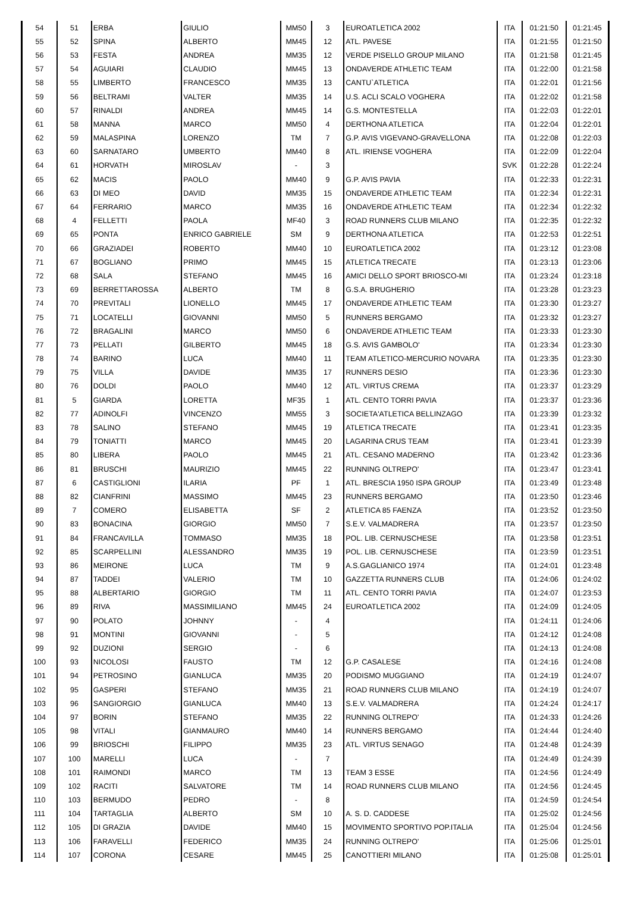| 54 | 51 | ERBA | GIULIO | MM50 | 3 | EUROATLETICA 2002 | ITA | 01:21:50 | 01:21:45 |
| 55 | 52 | SPINA | ALBERTO | MM45 | 12 | ATL. PAVESE | ITA | 01:21:55 | 01:21:50 |
| 56 | 53 | FESTA | ANDREA | MM35 | 12 | VERDE PISELLO GROUP MILANO | ITA | 01:21:58 | 01:21:45 |
| 57 | 54 | AGUIARI | CLAUDIO | MM45 | 13 | ONDAVERDE ATHLETIC TEAM | ITA | 01:22:00 | 01:21:58 |
| 58 | 55 | LIMBERTO | FRANCESCO | MM35 | 13 | CANTU`ATLETICA | ITA | 01:22:01 | 01:21:56 |
| 59 | 56 | BELTRAMI | VALTER | MM35 | 14 | U.S. ACLI SCALO VOGHERA | ITA | 01:22:02 | 01:21:58 |
| 60 | 57 | RINALDI | ANDREA | MM45 | 14 | G.S. MONTESTELLA | ITA | 01:22:03 | 01:22:01 |
| 61 | 58 | MANNA | MARCO | MM50 | 4 | DERTHONA ATLETICA | ITA | 01:22:04 | 01:22:01 |
| 62 | 59 | MALASPINA | LORENZO | TM | 7 | G.P. AVIS VIGEVANO-GRAVELLONA | ITA | 01:22:08 | 01:22:03 |
| 63 | 60 | SARNATARO | UMBERTO | MM40 | 8 | ATL. IRIENSE VOGHERA | ITA | 01:22:09 | 01:22:04 |
| 64 | 61 | HORVATH | MIROSLAV | - | 3 | | SVK | 01:22:28 | 01:22:24 |
| 65 | 62 | MACIS | PAOLO | MM40 | 9 | G.P. AVIS PAVIA | ITA | 01:22:33 | 01:22:31 |
| 66 | 63 | DI MEO | DAVID | MM35 | 15 | ONDAVERDE ATHLETIC TEAM | ITA | 01:22:34 | 01:22:31 |
| 67 | 64 | FERRARIO | MARCO | MM35 | 16 | ONDAVERDE ATHLETIC TEAM | ITA | 01:22:34 | 01:22:32 |
| 68 | 4 | FELLETTI | PAOLA | MF40 | 3 | ROAD RUNNERS CLUB MILANO | ITA | 01:22:35 | 01:22:32 |
| 69 | 65 | PONTA | ENRICO GABRIELE | SM | 9 | DERTHONA ATLETICA | ITA | 01:22:53 | 01:22:51 |
| 70 | 66 | GRAZIADEI | ROBERTO | MM40 | 10 | EUROATLETICA 2002 | ITA | 01:23:12 | 01:23:08 |
| 71 | 67 | BOGLIANO | PRIMO | MM45 | 15 | ATLETICA TRECATE | ITA | 01:23:13 | 01:23:06 |
| 72 | 68 | SALA | STEFANO | MM45 | 16 | AMICI DELLO SPORT BRIOSCO-MI | ITA | 01:23:24 | 01:23:18 |
| 73 | 69 | BERRETTAROSSA | ALBERTO | TM | 8 | G.S.A. BRUGHERIO | ITA | 01:23:28 | 01:23:23 |
| 74 | 70 | PREVITALI | LIONELLO | MM45 | 17 | ONDAVERDE ATHLETIC TEAM | ITA | 01:23:30 | 01:23:27 |
| 75 | 71 | LOCATELLI | GIOVANNI | MM50 | 5 | RUNNERS BERGAMO | ITA | 01:23:32 | 01:23:27 |
| 76 | 72 | BRAGALINI | MARCO | MM50 | 6 | ONDAVERDE ATHLETIC TEAM | ITA | 01:23:33 | 01:23:30 |
| 77 | 73 | PELLATI | GILBERTO | MM45 | 18 | G.S. AVIS GAMBOLO' | ITA | 01:23:34 | 01:23:30 |
| 78 | 74 | BARINO | LUCA | MM40 | 11 | TEAM ATLETICO-MERCURIO NOVARA | ITA | 01:23:35 | 01:23:30 |
| 79 | 75 | VILLA | DAVIDE | MM35 | 17 | RUNNERS DESIO | ITA | 01:23:36 | 01:23:30 |
| 80 | 76 | DOLDI | PAOLO | MM40 | 12 | ATL. VIRTUS CREMA | ITA | 01:23:37 | 01:23:29 |
| 81 | 5 | GIARDA | LORETTA | MF35 | 1 | ATL. CENTO TORRI PAVIA | ITA | 01:23:37 | 01:23:36 |
| 82 | 77 | ADINOLFI | VINCENZO | MM55 | 3 | SOCIETA'ATLETICA BELLINZAGO | ITA | 01:23:39 | 01:23:32 |
| 83 | 78 | SALINO | STEFANO | MM45 | 19 | ATLETICA TRECATE | ITA | 01:23:41 | 01:23:35 |
| 84 | 79 | TONIATTI | MARCO | MM45 | 20 | LAGARINA CRUS TEAM | ITA | 01:23:41 | 01:23:39 |
| 85 | 80 | LIBERA | PAOLO | MM45 | 21 | ATL. CESANO MADERNO | ITA | 01:23:42 | 01:23:36 |
| 86 | 81 | BRUSCHI | MAURIZIO | MM45 | 22 | RUNNING OLTREPO' | ITA | 01:23:47 | 01:23:41 |
| 87 | 6 | CASTIGLIONI | ILARIA | PF | 1 | ATL. BRESCIA 1950 ISPA GROUP | ITA | 01:23:49 | 01:23:48 |
| 88 | 82 | CIANFRINI | MASSIMO | MM45 | 23 | RUNNERS BERGAMO | ITA | 01:23:50 | 01:23:46 |
| 89 | 7 | COMERO | ELISABETTA | SF | 2 | ATLETICA 85 FAENZA | ITA | 01:23:52 | 01:23:50 |
| 90 | 83 | BONACINA | GIORGIO | MM50 | 7 | S.E.V. VALMADRERA | ITA | 01:23:57 | 01:23:50 |
| 91 | 84 | FRANCAVILLA | TOMMASO | MM35 | 18 | POL. LIB. CERNUSCHESE | ITA | 01:23:58 | 01:23:51 |
| 92 | 85 | SCARPELLINI | ALESSANDRO | MM35 | 19 | POL. LIB. CERNUSCHESE | ITA | 01:23:59 | 01:23:51 |
| 93 | 86 | MEIRONE | LUCA | TM | 9 | A.S.GAGLIANICO 1974 | ITA | 01:24:01 | 01:23:48 |
| 94 | 87 | TADDEI | VALERIO | TM | 10 | GAZZETTA RUNNERS CLUB | ITA | 01:24:06 | 01:24:02 |
| 95 | 88 | ALBERTARIO | GIORGIO | TM | 11 | ATL. CENTO TORRI PAVIA | ITA | 01:24:07 | 01:23:53 |
| 96 | 89 | RIVA | MASSIMILIANO | MM45 | 24 | EUROATLETICA 2002 | ITA | 01:24:09 | 01:24:05 |
| 97 | 90 | POLATO | JOHNNY | - | 4 | | ITA | 01:24:11 | 01:24:06 |
| 98 | 91 | MONTINI | GIOVANNI | - | 5 | | ITA | 01:24:12 | 01:24:08 |
| 99 | 92 | DUZIONI | SERGIO | - | 6 | | ITA | 01:24:13 | 01:24:08 |
| 100 | 93 | NICOLOSI | FAUSTO | TM | 12 | G.P. CASALESE | ITA | 01:24:16 | 01:24:08 |
| 101 | 94 | PETROSINO | GIANLUCA | MM35 | 20 | PODISMO MUGGIANO | ITA | 01:24:19 | 01:24:07 |
| 102 | 95 | GASPERI | STEFANO | MM35 | 21 | ROAD RUNNERS CLUB MILANO | ITA | 01:24:19 | 01:24:07 |
| 103 | 96 | SANGIORGIO | GIANLUCA | MM40 | 13 | S.E.V. VALMADRERA | ITA | 01:24:24 | 01:24:17 |
| 104 | 97 | BORIN | STEFANO | MM35 | 22 | RUNNING OLTREPO' | ITA | 01:24:33 | 01:24:26 |
| 105 | 98 | VITALI | GIANMAURO | MM40 | 14 | RUNNERS BERGAMO | ITA | 01:24:44 | 01:24:40 |
| 106 | 99 | BRIOSCHI | FILIPPO | MM35 | 23 | ATL. VIRTUS SENAGO | ITA | 01:24:48 | 01:24:39 |
| 107 | 100 | MARELLI | LUCA | - | 7 | | ITA | 01:24:49 | 01:24:39 |
| 108 | 101 | RAIMONDI | MARCO | TM | 13 | TEAM 3 ESSE | ITA | 01:24:56 | 01:24:49 |
| 109 | 102 | RACITI | SALVATORE | TM | 14 | ROAD RUNNERS CLUB MILANO | ITA | 01:24:56 | 01:24:45 |
| 110 | 103 | BERMUDO | PEDRO | - | 8 | | ITA | 01:24:59 | 01:24:54 |
| 111 | 104 | TARTAGLIA | ALBERTO | SM | 10 | A. S. D. CADDESE | ITA | 01:25:02 | 01:24:56 |
| 112 | 105 | DI GRAZIA | DAVIDE | MM40 | 15 | MOVIMENTO SPORTIVO POP.ITALIA | ITA | 01:25:04 | 01:24:56 |
| 113 | 106 | FARAVELLI | FEDERICO | MM35 | 24 | RUNNING OLTREPO' | ITA | 01:25:06 | 01:25:01 |
| 114 | 107 | CORONA | CESARE | MM45 | 25 | CANOTTIERI MILANO | ITA | 01:25:08 | 01:25:01 |